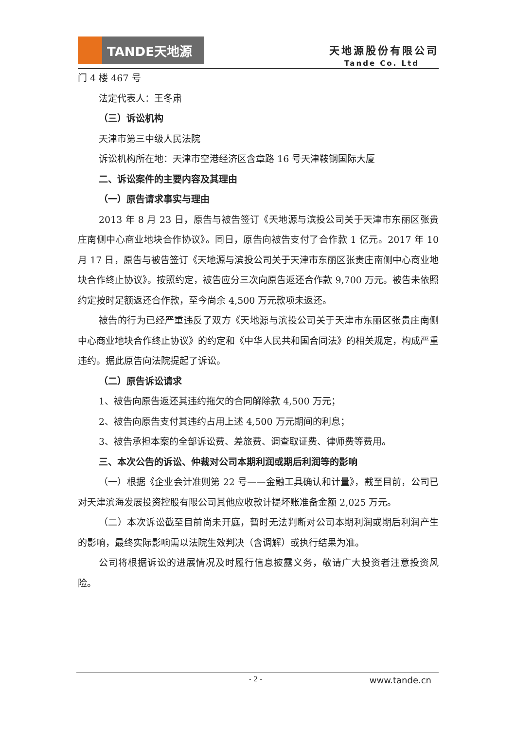TANDE天地源
天地源股份有限公司
Tande Co. Ltd
门 4 楼 467 号
法定代表人：王冬肃
（三）诉讼机构
天津市第三中级人民法院
诉讼机构所在地：天津市空港经济区含章路 16 号天津鞍钢国际大厦
二、诉讼案件的主要内容及其理由
（一）原告请求事实与理由
2013 年 8 月 23 日，原告与被告签订《天地源与滨投公司关于天津市东丽区张贵庄南侧中心商业地块合作协议》。同日，原告向被告支付了合作款 1 亿元。2017 年 10 月 17 日，原告与被告签订《天地源与滨投公司关于天津市东丽区张贵庄南侧中心商业地块合作终止协议》。按照约定，被告应分三次向原告返还合作款 9,700 万元。被告未依照约定按时足额返还合作款，至今尚余 4,500 万元款项未返还。
被告的行为已经严重违反了双方《天地源与滨投公司关于天津市东丽区张贵庄南侧中心商业地块合作终止协议》的约定和《中华人民共和国合同法》的相关规定，构成严重违约。据此原告向法院提起了诉讼。
（二）原告诉讼请求
1、被告向原告返还其违约拖欠的合同解除款 4,500 万元；
2、被告向原告支付其违约占用上述 4,500 万元期间的利息；
3、被告承担本案的全部诉讼费、差旅费、调查取证费、律师费等费用。
三、本次公告的诉讼、仲裁对公司本期利润或期后利润等的影响
（一）根据《企业会计准则第 22 号——金融工具确认和计量》，截至目前，公司已对天津滨海发展投资控股有限公司其他应收款计提坏账准备金额 2,025 万元。
（二）本次诉讼截至目前尚未开庭，暂时无法判断对公司本期利润或期后利润产生的影响，最终实际影响需以法院生效判决（含调解）或执行结果为准。
公司将根据诉讼的进展情况及时履行信息披露义务，敬请广大投资者注意投资风险。
- 2 - www.tande.cn